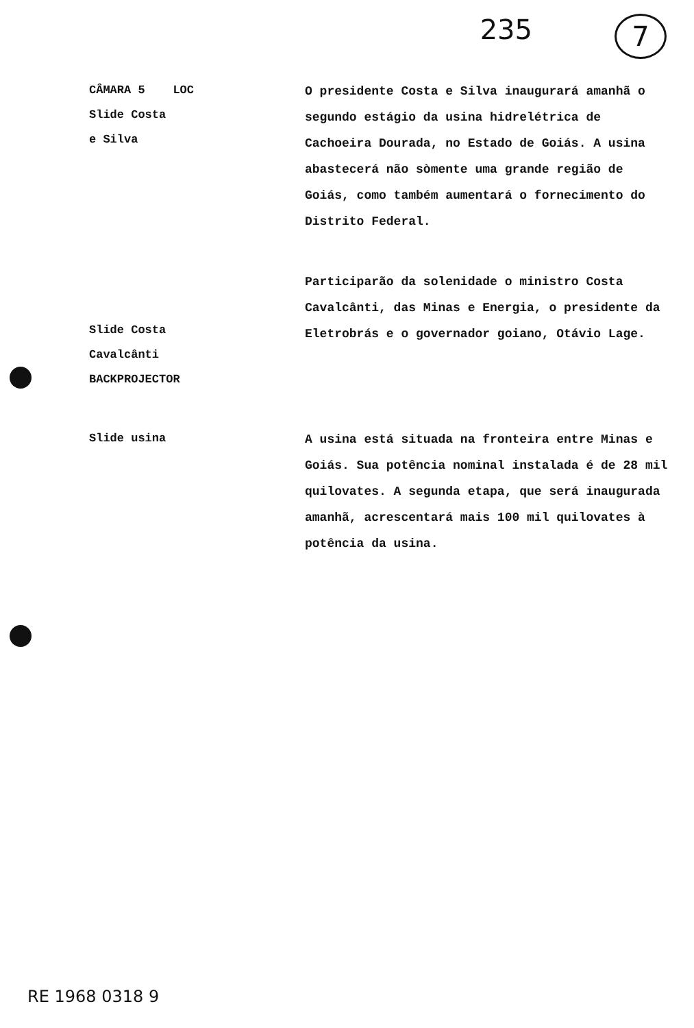235 7
CÂMARA 5 LOC
Slide Costa
e Silva
O presidente Costa e Silva inaugurará amanhã o segundo estágio da usina hidrelétrica de Cachoeira Dourada, no Estado de Goiás. A usina abastecerá não sòmente uma grande região de Goiás, como também aumentará o fornecimento do Distrito Federal.
Slide Costa
Cavalcânti
BACKPROJECTOR
Participarão da solenidade o ministro Costa Cavalcânti, das Minas e Energia, o presidente da Eletrobrás e o governador goiano, Otávio Lage.
Slide usina
A usina está situada na fronteira entre Minas e Goiás. Sua potência nominal instalada é de 28 mil quilovates. A segunda etapa, que será inaugurada amanhã, acrescentará mais 100 mil quilovates à potência da usina.
RE 1968 0318 9